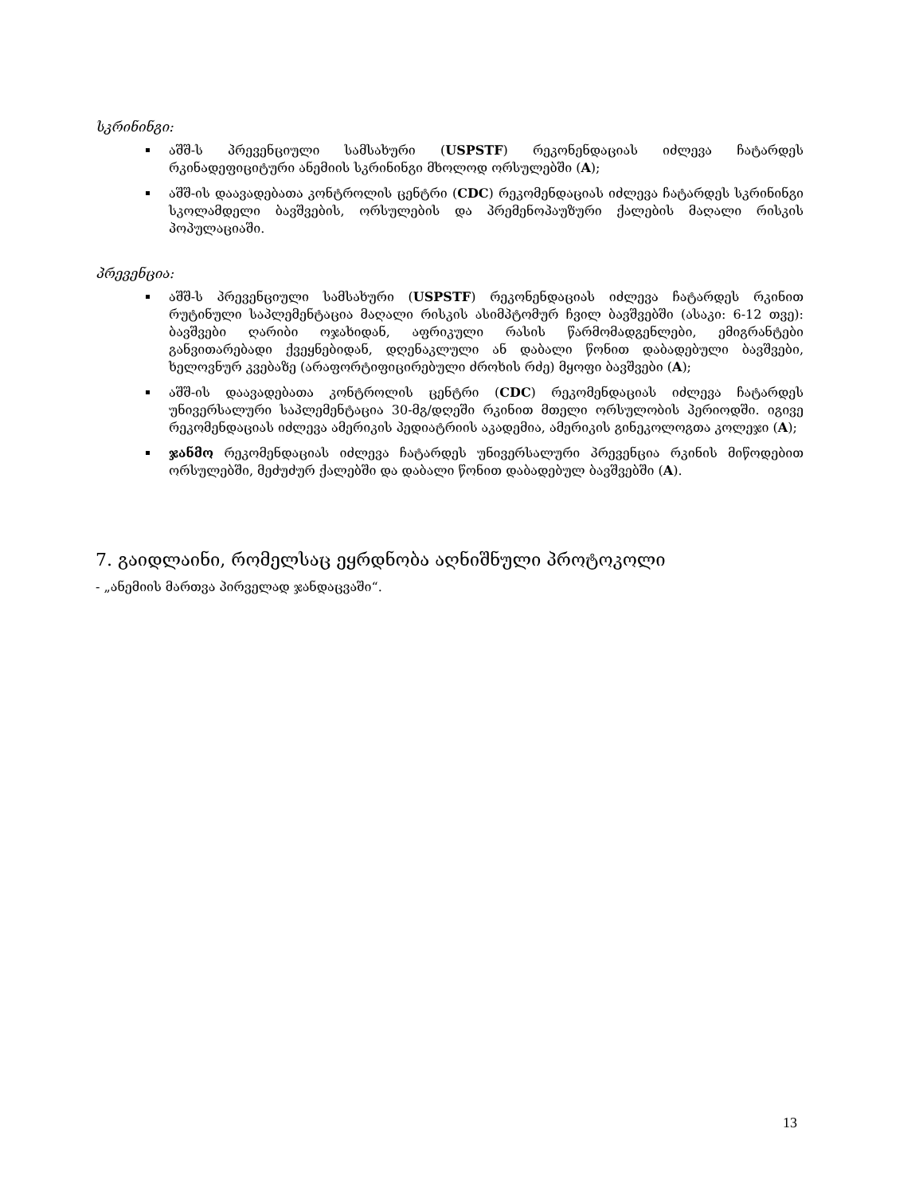სკრინინგი:
აშშ-ს პრევენციული სამსახური (USPSTF) რეკონენდაციას იძლევა ჩატარდეს რკინადეფიციტური ანემიის სკრინინგი მხოლოდ ორსულებში (A);
აშშ-ის დაავადებათა კონტროლის ცენტრი (CDC) რეკომენდაციას იძლევა ჩატარდეს სკრინინგი სკოლამდელი ბავშვების, ორსულების და პრემენოპაუზური ქალების მაღალი რისკის პოპულაციაში.
პრევენცია:
აშშ-ს პრევენციული სამსახური (USPSTF) რეკონენდაციას იძლევა ჩატარდეს რკინით რუტინული საპლემენტაცია მაღალი რისკის ასიმპტომურ ჩვილ ბავშვებში (ასაკი: 6-12 თვე): ბავშვები ღარიბი ოჯახიდან, აფრიკული რასის წარმომადგენლები, ემიგრანტები განვითარებადი ქვეყნებიდან, დღენაკლული ან დაბალი წონით დაბადებული ბავშვები, ხელოვნურ კვებაზე (არაფორტიფიცირებული ძროხის რძე) მყოფი ბავშვები (A);
აშშ-ის დაავადებათა კონტროლის ცენტრი (CDC) რეკომენდაციას იძლევა ჩატარდეს უნივერსალური საპლემენტაცია 30-მგ/დღეში რკინით მთელი ორსულობის პერიოდში. იგივე რეკომენდაციას იძლევა ამერიკის პედიატრიის აკადემია, ამერიკის გინეკოლოგთა კოლეჯი (A);
ჯანმო რეკომენდაციას იძლევა ჩატარდეს უნივერსალური პრევენცია რკინის მიწოდებით ორსულებში, მეძუძურ ქალებში და დაბალი წონით დაბადებულ ბავშვებში (A).
7. გაიდლაინი, რომელსაც ეყრდნობა აღნიშნული პროტოკოლი
- „ანემიის მართვა პირველად ჯანდაცვაში“.
13